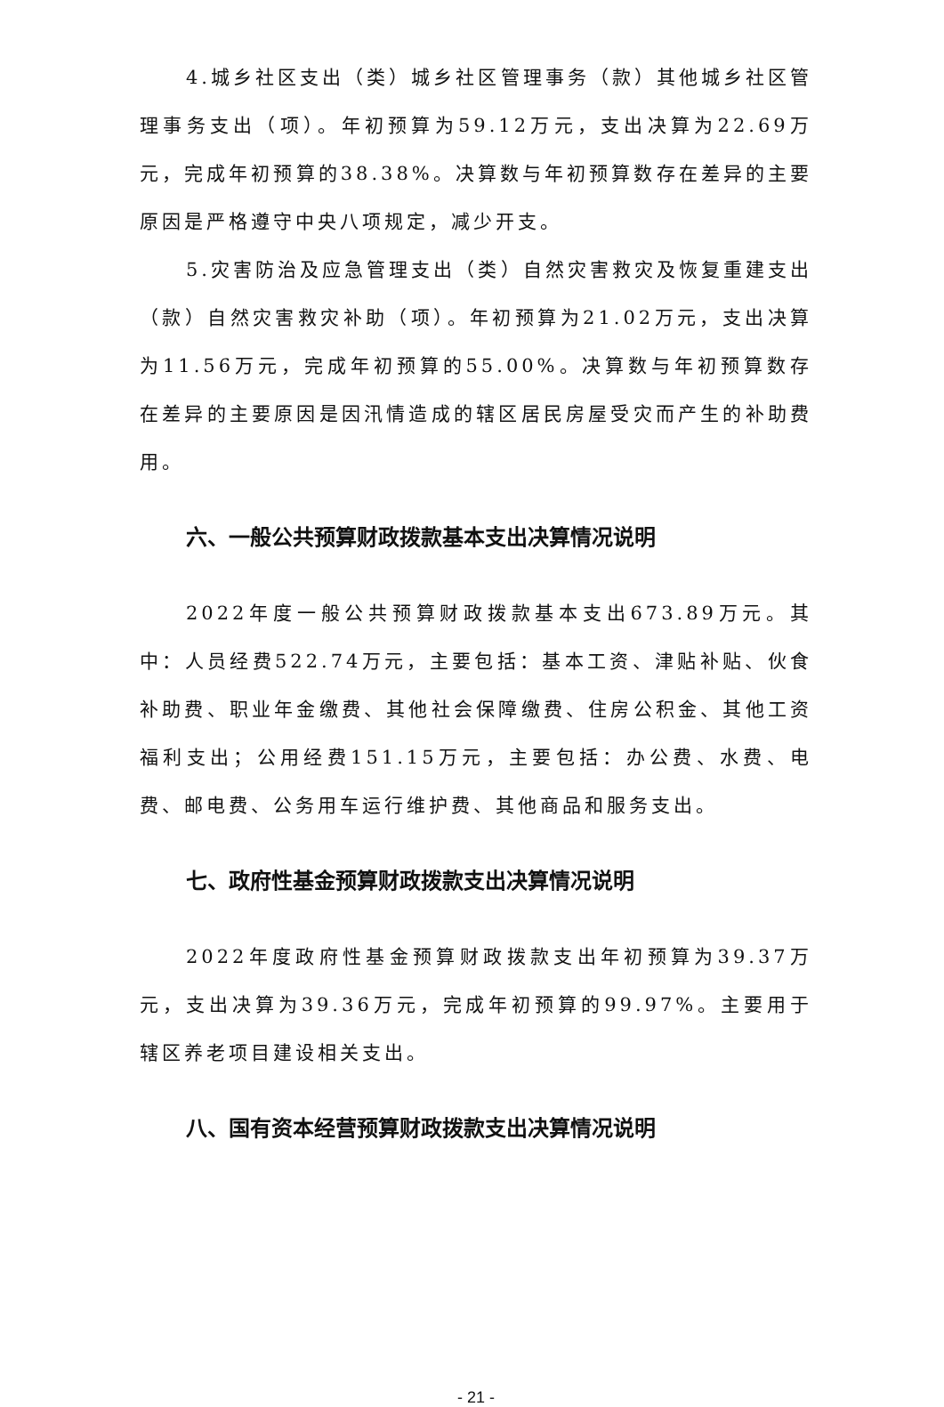4.城乡社区支出（类）城乡社区管理事务（款）其他城乡社区管理事务支出（项）。年初预算为59.12万元，支出决算为22.69万元，完成年初预算的38.38%。决算数与年初预算数存在差异的主要原因是严格遵守中央八项规定，减少开支。
5.灾害防治及应急管理支出（类）自然灾害救灾及恢复重建支出（款）自然灾害救灾补助（项）。年初预算为21.02万元，支出决算为11.56万元，完成年初预算的55.00%。决算数与年初预算数存在差异的主要原因是因汛情造成的辖区居民房屋受灾而产生的补助费用。
六、一般公共预算财政拨款基本支出决算情况说明
2022年度一般公共预算财政拨款基本支出673.89万元。其中：人员经费522.74万元，主要包括：基本工资、津贴补贴、伙食补助费、职业年金缴费、其他社会保障缴费、住房公积金、其他工资福利支出；公用经费151.15万元，主要包括：办公费、水费、电费、邮电费、公务用车运行维护费、其他商品和服务支出。
七、政府性基金预算财政拨款支出决算情况说明
2022年度政府性基金预算财政拨款支出年初预算为39.37万元，支出决算为39.36万元，完成年初预算的99.97%。主要用于辖区养老项目建设相关支出。
八、国有资本经营预算财政拨款支出决算情况说明
- 21 -